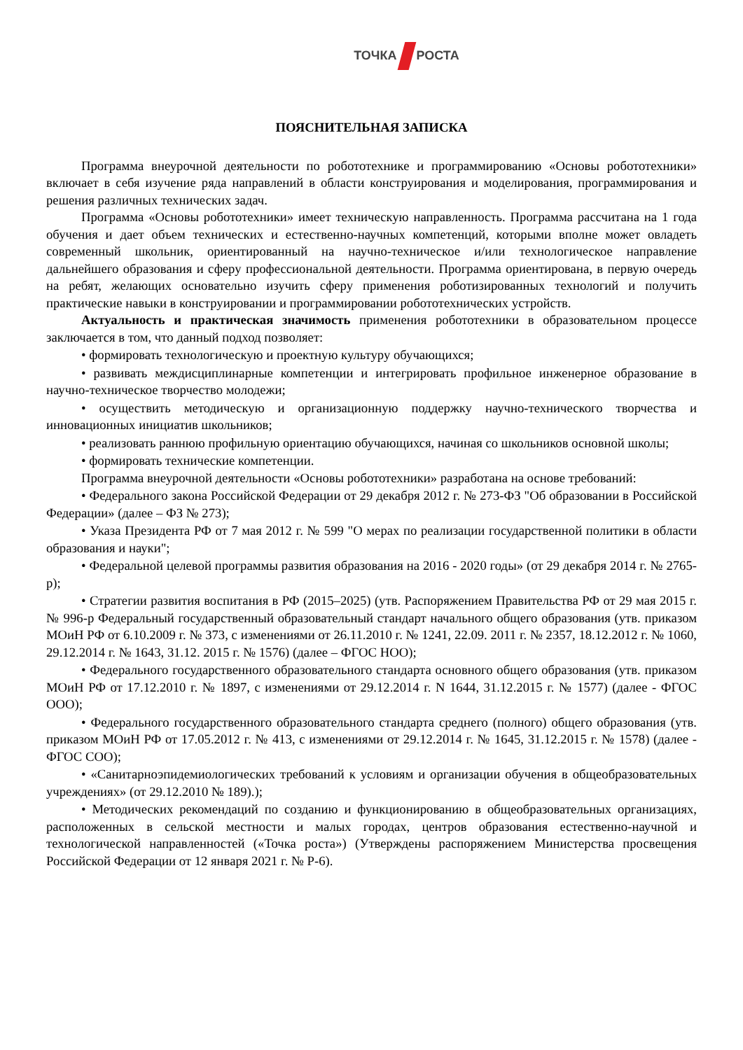ТОЧКА РОСТА
ПОЯСНИТЕЛЬНАЯ ЗАПИСКА
Программа внеурочной деятельности по робототехнике и программированию «Основы робототехники» включает в себя изучение ряда направлений в области конструирования и моделирования, программирования и решения различных технических задач.
Программа «Основы робототехники» имеет техническую направленность. Программа рассчитана на 1 года обучения и дает объем технических и естественно-научных компетенций, которыми вполне может овладеть современный школьник, ориентированный на научно-техническое и/или технологическое направление дальнейшего образования и сферу профессиональной деятельности. Программа ориентирована, в первую очередь на ребят, желающих основательно изучить сферу применения роботизированных технологий и получить практические навыки в конструировании и программировании робототехнических устройств.
Актуальность и практическая значимость применения робототехники в образовательном процессе заключается в том, что данный подход позволяет:
• формировать технологическую и проектную культуру обучающихся;
• развивать междисциплинарные компетенции и интегрировать профильное инженерное образование в научно-техническое творчество молодежи;
• осуществить методическую и организационную поддержку научно-технического творчества и инновационных инициатив школьников;
• реализовать раннюю профильную ориентацию обучающихся, начиная со школьников основной школы;
• формировать технические компетенции.
Программа внеурочной деятельности «Основы робототехники» разработана на основе требований:
• Федерального закона Российской Федерации от 29 декабря 2012 г. № 273-ФЗ "Об образовании в Российской Федерации» (далее – ФЗ № 273);
• Указа Президента РФ от 7 мая 2012 г. № 599 "О мерах по реализации государственной политики в области образования и науки";
• Федеральной целевой программы развития образования на 2016 - 2020 годы» (от 29 декабря 2014 г. № 2765-р);
• Стратегии развития воспитания в РФ (2015–2025) (утв. Распоряжением Правительства РФ от 29 мая 2015 г. № 996-р Федеральный государственный образовательный стандарт начального общего образования (утв. приказом МОиН РФ от 6.10.2009 г. № 373, с изменениями от 26.11.2010 г. № 1241, 22.09. 2011 г. № 2357, 18.12.2012 г. № 1060, 29.12.2014 г. № 1643, 31.12. 2015 г. № 1576) (далее – ФГОС НОО);
• Федерального государственного образовательного стандарта основного общего образования (утв. приказом МОиН РФ от 17.12.2010 г. № 1897, с изменениями от 29.12.2014 г. N 1644, 31.12.2015 г. № 1577) (далее - ФГОС ООО);
• Федерального государственного образовательного стандарта среднего (полного) общего образования (утв. приказом МОиН РФ от 17.05.2012 г. № 413, с изменениями от 29.12.2014 г. № 1645, 31.12.2015 г. № 1578) (далее - ФГОС СОО);
• «Санитарноэпидемиологических требований к условиям и организации обучения в общеобразовательных учреждениях» (от 29.12.2010 № 189).);
• Методических рекомендаций по созданию и функционированию в общеобразовательных организациях, расположенных в сельской местности и малых городах, центров образования естественно-научной и технологической направленностей («Точка роста») (Утверждены распоряжением Министерства просвещения Российской Федерации от 12 января 2021 г. № Р-6).